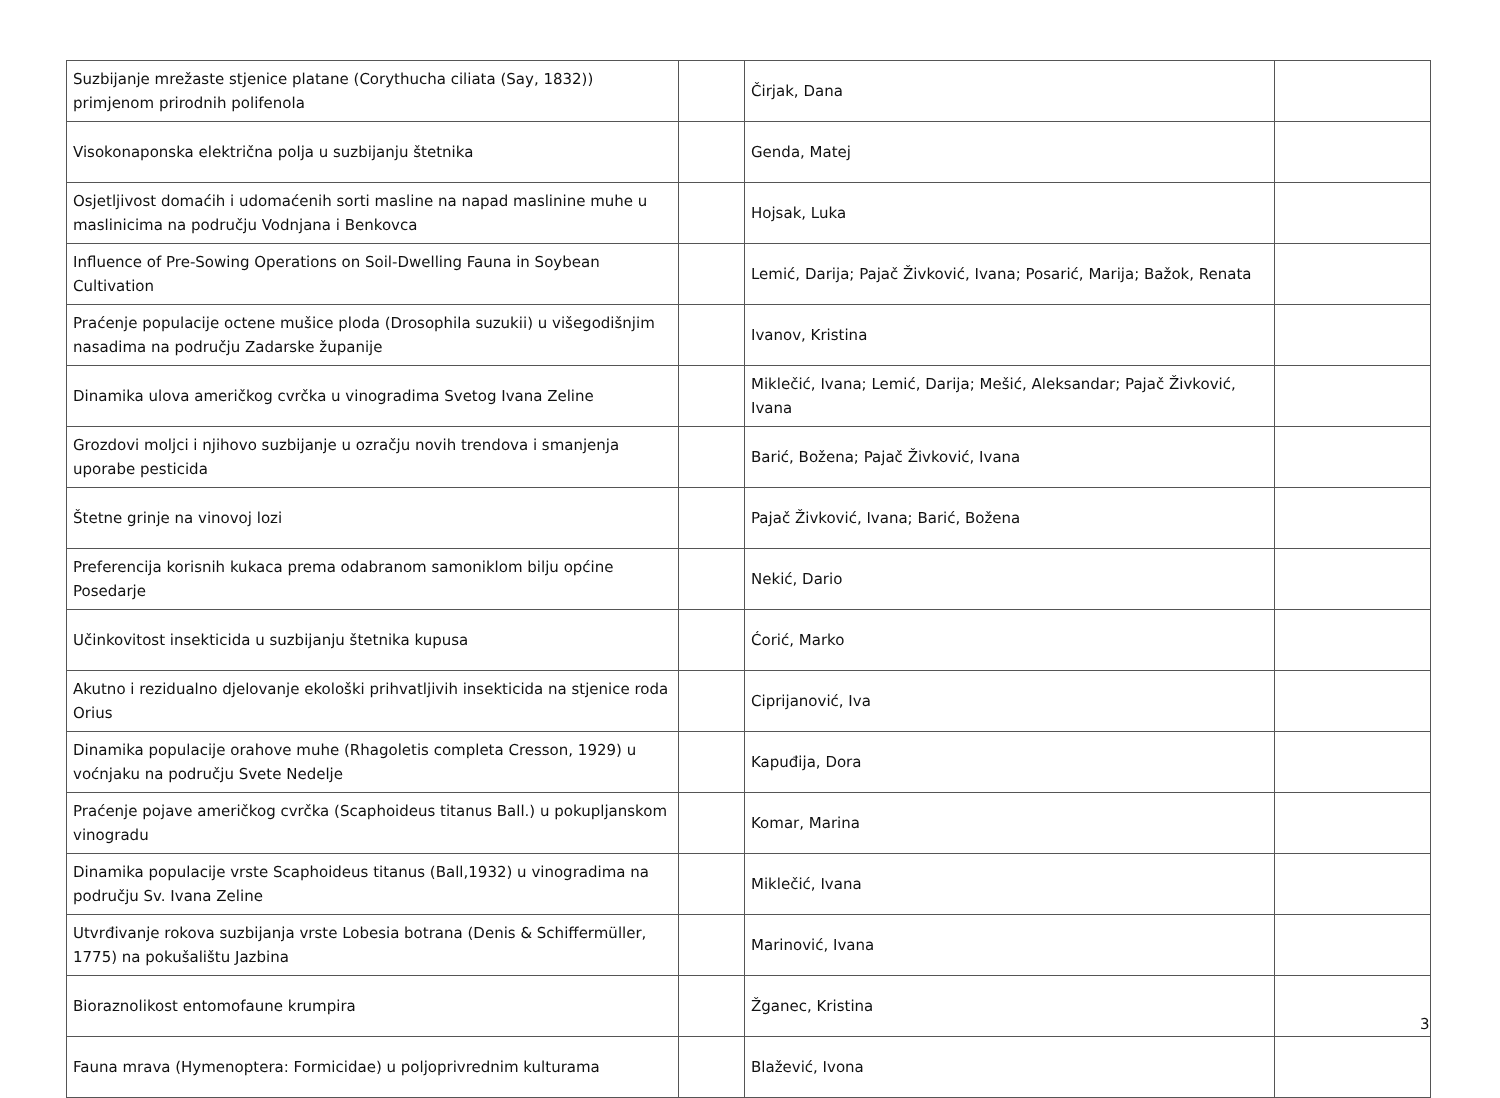| Suzbijanje mrežaste stjenice platane (Corythucha ciliata (Say, 1832)) primjenom prirodnih polifenola | | Čirjak, Dana | |
| Visokonaponska električna polja u suzbijanju štetnika | | Genda, Matej | |
| Osjetljivost domaćih i udomaćenih sorti masline na napad maslinine muhe u maslinicima na području Vodnjana i Benkovca | | Hojsak, Luka | |
| Influence of Pre-Sowing Operations on Soil-Dwelling Fauna in Soybean Cultivation | | Lemić, Darija; Pajač Živković, Ivana; Posarić, Marija; Bažok, Renata | |
| Praćenje populacije octene mušice ploda (Drosophila suzukii) u višegodišnjim nasadima na području Zadarske županije | | Ivanov, Kristina | |
| Dinamika ulova američkog cvrčka u vinogradima Svetog Ivana Zeline | | Miklečić, Ivana; Lemić, Darija; Mešić, Aleksandar; Pajač Živković, Ivana | |
| Grozdovi moljci i njihovo suzbijanje u ozračju novih trendova i smanjenja uporabe pesticida | | Barić, Božena; Pajač Živković, Ivana | |
| Štetne grinje na vinovoj lozi | | Pajač Živković, Ivana; Barić, Božena | |
| Preferencija korisnih kukaca prema odabranom samoniklom bilju općine Posedarje | | Nekić, Dario | |
| Učinkovitost insekticida u suzbijanju štetnika kupusa | | Ćorić, Marko | |
| Akutno i rezidualno djelovanje ekološki prihvatljivih insekticida na stjenice roda Orius | | Ciprijanović, Iva | |
| Dinamika populacije orahove muhe (Rhagoletis completa Cresson, 1929) u voćnjaku na području Svete Nedelje | | Kapuđija, Dora | |
| Praćenje pojave američkog cvrčka (Scaphoideus titanus Ball.) u pokupljanskom vinogradu | | Komar, Marina | |
| Dinamika populacije vrste Scaphoideus titanus (Ball,1932) u vinogradima na području Sv. Ivana Zeline | | Miklečić, Ivana | |
| Utvrđivanje rokova suzbijanja vrste Lobesia botrana (Denis & Schiffermüller, 1775) na pokušalištu Jazbina | | Marinović, Ivana | |
| Bioraznolikost entomofaune krumpira | | Žganec, Kristina | |
| Fauna mrava (Hymenoptera: Formicidae) u poljoprivrednim kulturama | | Blažević, Ivona | |
3